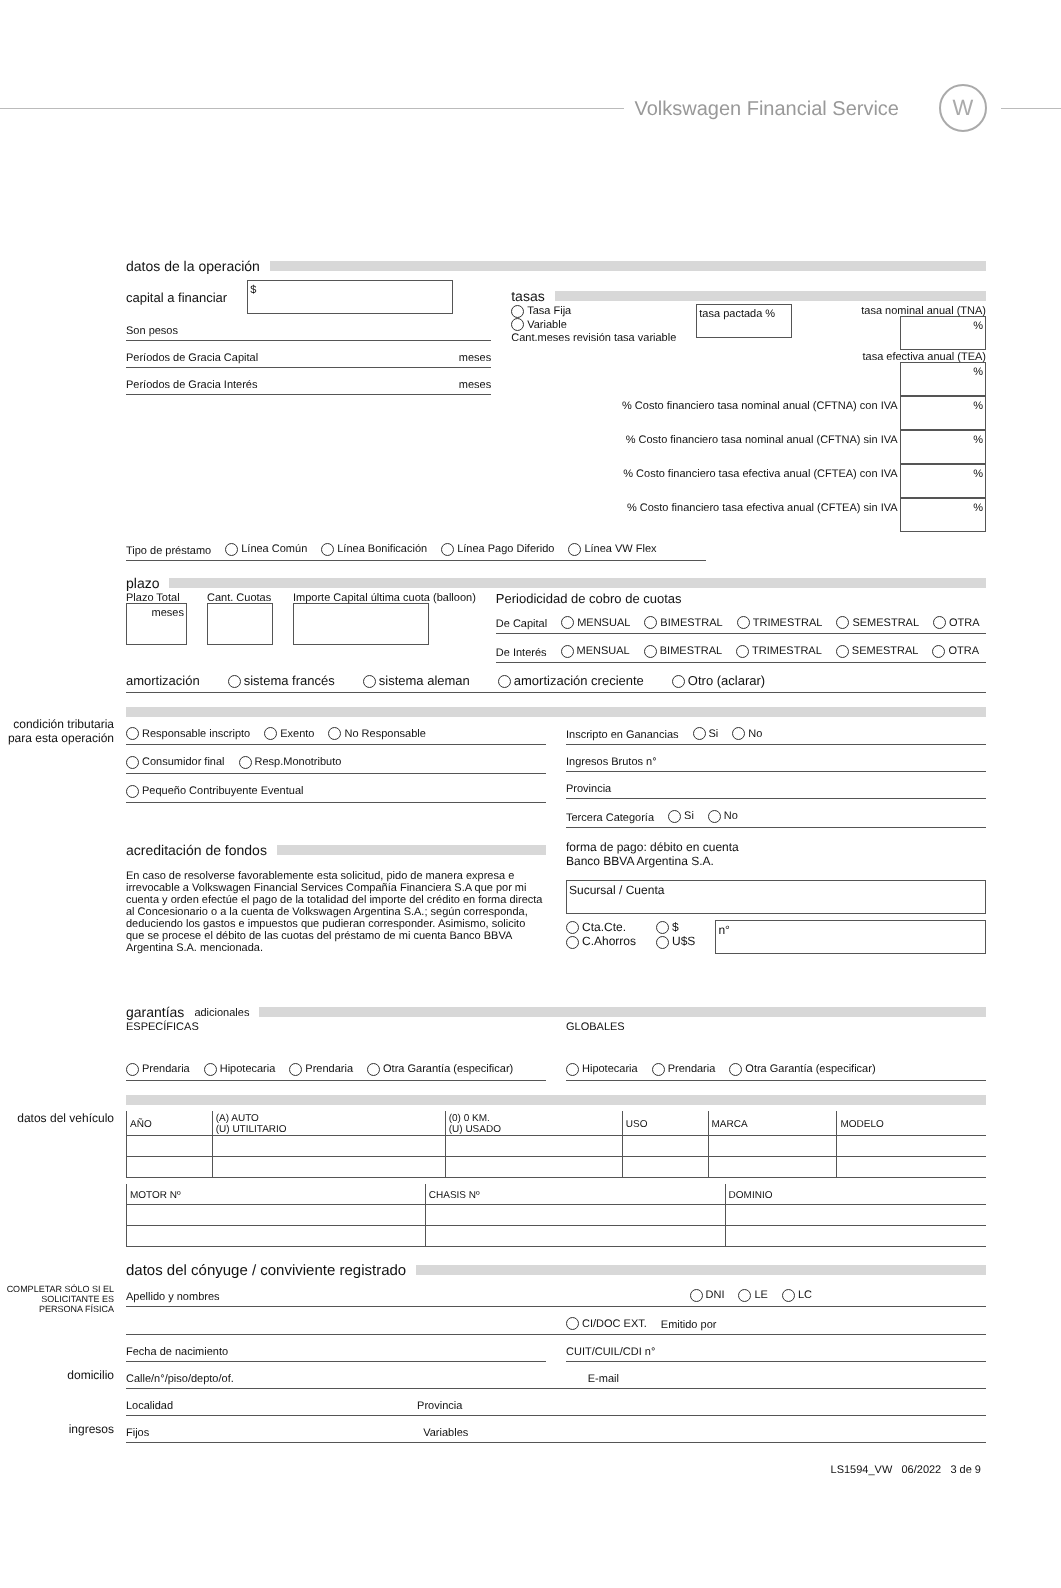Volkswagen Financial Service
W
datos de la operación
capital a financiar
$
Son pesos
Períodos de Gracia Capital meses
Períodos de Gracia Interés meses
tasas
Tasa Fija
Variable
Cant.meses revisión tasa variable
tasa pactada %
tasa nominal anual (TNA) %
tasa efectiva anual (TEA) %
% Costo financiero tasa nominal anual (CFTNA) con IVA %
% Costo financiero tasa nominal anual (CFTNA) sin IVA %
% Costo financiero tasa efectiva anual (CFTEA) con IVA %
% Costo financiero tasa efectiva anual (CFTEA) sin IVA %
Tipo de préstamo Línea Común Línea Bonificación Línea Pago Diferido Línea VW Flex
plazo
Plazo Total
meses
Cant. Cuotas Importe Capital última cuota (balloon)
Periodicidad de cobro de cuotas
De Capital MENSUAL BIMESTRAL TRIMESTRAL SEMESTRAL OTRA
De Interés MENSUAL BIMESTRAL TRIMESTRAL SEMESTRAL OTRA
amortización sistema francés sistema aleman amortización creciente Otro (aclarar)
condición tributaria para esta operación
Responsable inscripto Exento No Responsable
Consumidor final Resp.Monotributo
Pequeño Contribuyente Eventual
Inscripto en Ganancias Si No
Ingresos Brutos n°
Provincia
Tercera Categoría Si No
acreditación de fondos
En caso de resolverse favorablemente esta solicitud, pido de manera expresa e irrevocable a Volkswagen Financial Services Compañía Financiera S.A que por mi cuenta y orden efectúe el pago de la totalidad del importe del crédito en forma directa al Concesionario o a la cuenta de Volkswagen Argentina S.A.; según corresponda, deduciendo los gastos e impuestos que pudieran corresponder. Asimismo, solicito que se procese el débito de las cuotas del préstamo de mi cuenta Banco BBVA Argentina S.A. mencionada.
forma de pago: débito en cuenta
Banco BBVA Argentina S.A.
Sucursal / Cuenta
Cta.Cte.
C.Ahorros $
U$S
n°
garantías adicionales
ESPECÍFICAS
Prendaria Hipotecaria Prendaria Otra Garantía (especificar)
GLOBALES
Hipotecaria Prendaria Otra Garantía (especificar)
datos del vehículo
| AÑO | (A) AUTO (U) UTILITARIO | (0) 0 KM. (U) USADO | USO | MARCA | MODELO |
| --- | --- | --- | --- | --- | --- |
| MOTOR Nº | CHASIS Nº | DOMINIO |
| --- | --- | --- |
datos del cónyuge / conviviente registrado
COMPLETAR SÓLO SI EL SOLICITANTE ES PERSONA FÍSICA
Apellido y nombres DNI LE LC
CI/DOC EXT. Emitido por
Fecha de nacimiento CUIT/CUIL/CDI n°
domicilio
Calle/n°/piso/depto/of. E-mail
Localidad Provincia
ingresos
Fijos Variables
LS1594_VW 06/2022 3 de 9